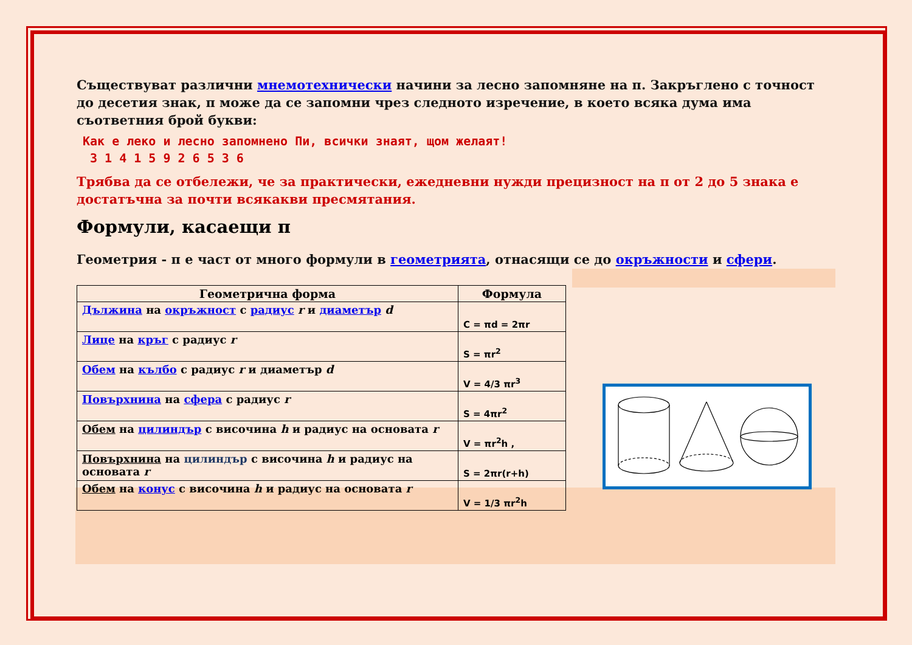Съществуват различни мнемотехнически начини за лесно запомняне на π. Закръглено с точност до десетия знак, π може да се запомни чрез следното изречение, в което всяка дума има съответния брой букви:
Как е леко и лесно запомнено Пи, всички знаят, щом желаят!
3 1 4 1 5 9 2 6 5 3 6
Трябва да се отбележи, че за практически, ежедневни нужди прецизност на π от 2 до 5 знака е достатъчна за почти всякакви пресмятания.
Формули, касаещи π
Геометрия - π е част от много формули в геометрията, отнасящи се до окръжности и сфери.
| Геометрична форма | Формула |
| --- | --- |
| Дължина на окръжност с радиус r и диаметър d | C = πd = 2πr |
| Лице на кръг с радиус r | S = πr<sup>2</sup> |
| Обем на кълбо с радиус r и диаметър d | V = 4/3 πr<sup>3</sup> |
| Повърхнина на сфера с радиус r | S = 4πr<sup>2</sup> |
| Обем на цилиндър с височина h и радиус на основата r | V = πr<sup>2</sup>h , |
| Повърхнина на цилиндър с височина h и радиус на основата r | S = 2πr(r+h) |
| Обем на конус с височина h и радиус на основата r | V = 1/3 πr<sup>2</sup>h |